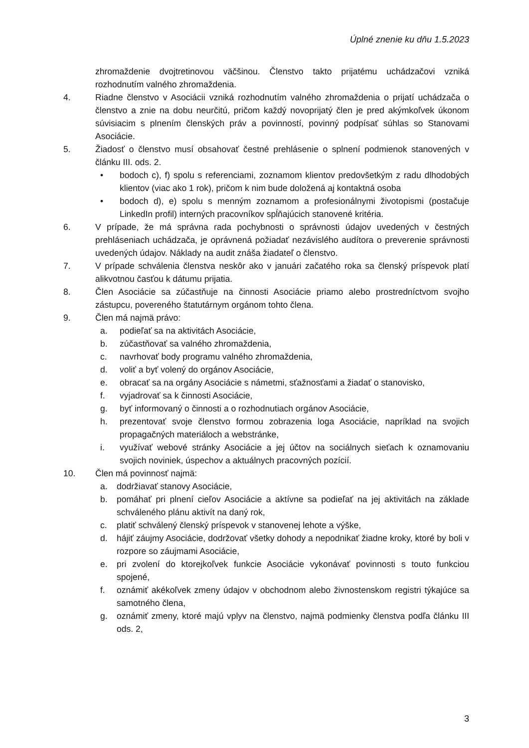Úplné znenie ku dňu 1.5.2023
zhromaždenie dvojtretinovou väčšinou. Členstvo takto prijatému uchádzačovi vzniká rozhodnutím valného zhromaždenia.
4. Riadne členstvo v Asociácii vzniká rozhodnutím valného zhromaždenia o prijatí uchádzača o členstvo a znie na dobu neurčitú, pričom každý novoprijatý člen je pred akýmkoľvek úkonom súvisiacim s plnením členských práv a povinností, povinný podpísať súhlas so Stanovami Asociácie.
5. Žiadosť o členstvo musí obsahovať čestné prehlásenie o splnení podmienok stanovených v článku III. ods. 2.
• bodoch c), f) spolu s referenciami, zoznamom klientov predovšetkým z radu dlhodobých klientov (viac ako 1 rok), pričom k nim bude doložená aj kontaktná osoba
• bodoch d), e) spolu s menným zoznamom a profesionálnymi životopismi (postačuje LinkedIn profil) interných pracovníkov spĺňajúcich stanovené kritéria.
6. V prípade, že má správna rada pochybnosti o správnosti údajov uvedených v čestných prehláseniach uchádzača, je oprávnená požiadať nezávislého audítora o preverenie správnosti uvedených údajov. Náklady na audit znáša žiadateľ o členstvo.
7. V prípade schválenia členstva neskôr ako v januári začatého roka sa členský príspevok platí alikvotnou časťou k dátumu prijatia.
8. Člen Asociácie sa zúčastňuje na činnosti Asociácie priamo alebo prostredníctvom svojho zástupcu, povereného štatutárnym orgánom tohto člena.
9. Člen má najmä právo:
a. podieľať sa na aktivitách Asociácie,
b. zúčastňovať sa valného zhromaždenia,
c. navrhovať body programu valného zhromaždenia,
d. voliť a byť volený do orgánov Asociácie,
e. obracať sa na orgány Asociácie s námetmi, sťažnosťami a žiadať o stanovisko,
f. vyjadrovať sa k činnosti Asociácie,
g. byť informovaný o činnosti a o rozhodnutiach orgánov Asociácie,
h. prezentovať svoje členstvo formou zobrazenia loga Asociácie, napríklad na svojich propagačných materiáloch a webstránke,
i. využívať webové stránky Asociácie a jej účtov na sociálnych sieťach k oznamovaniu svojich noviniek, úspechov a aktuálnych pracovných pozícií.
10. Člen má povinnosť najmä:
a. dodržiavať stanovy Asociácie,
b. pomáhať pri plnení cieľov Asociácie a aktívne sa podieľať na jej aktivitách na základe schváleného plánu aktivít na daný rok,
c. platiť schválený členský príspevok v stanovenej lehote a výške,
d. hájiť záujmy Asociácie, dodržovať všetky dohody a nepodnikať žiadne kroky, ktoré by boli v rozpore so záujmami Asociácie,
e. pri zvolení do ktorejkoľvek funkcie Asociácie vykonávať povinnosti s touto funkciou spojené,
f. oznámiť akékoľvek zmeny údajov v obchodnom alebo živnostenskom registri týkajúce sa samotného člena,
g. oznámiť zmeny, ktoré majú vplyv na členstvo, najmä podmienky členstva podľa článku III ods. 2,
3